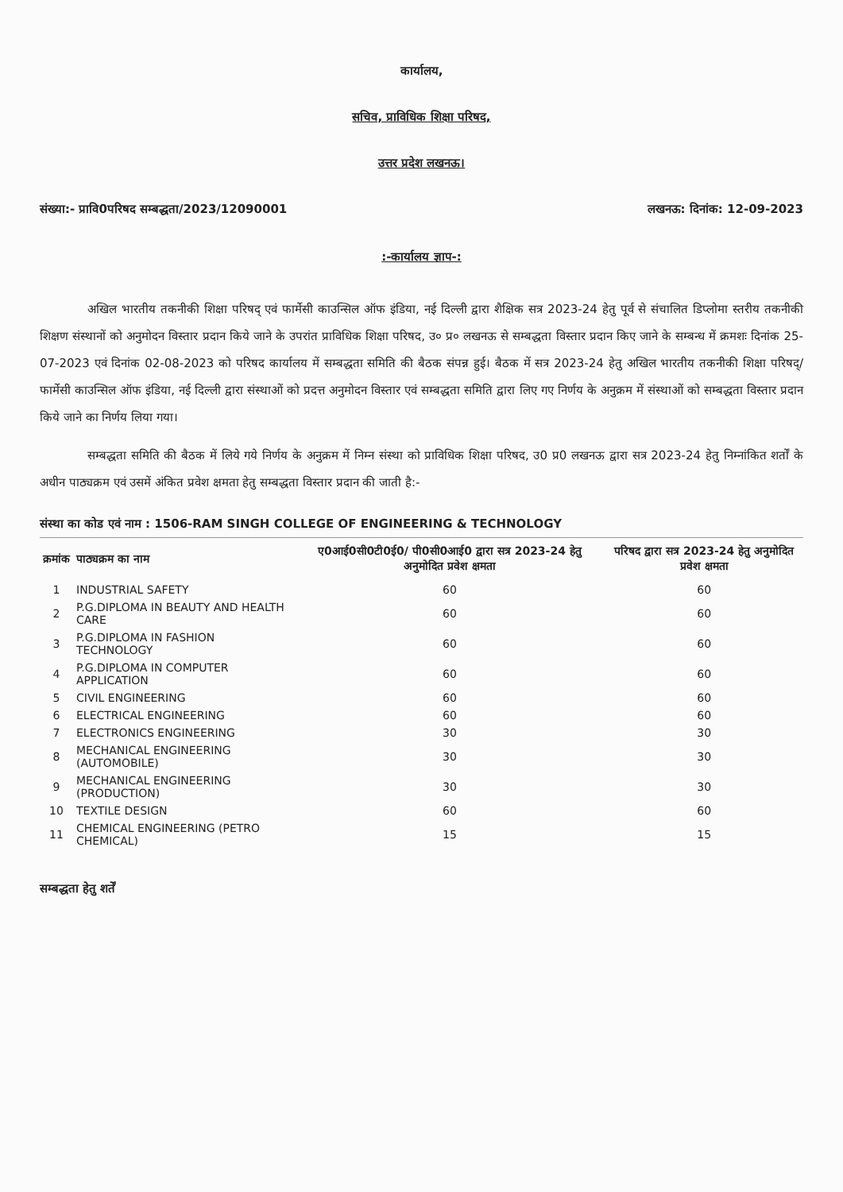कार्यालय,
सचिव, प्राविधिक शिक्षा परिषद,
उत्तर प्रदेश लखनऊ।
संख्या:- प्रावि0परिषद सम्बद्धता/2023/12090001 लखनऊ: दिनांक: 12-09-2023
:-कार्यालय ज्ञाप-:
अखिल भारतीय तकनीकी शिक्षा परिषद् एवं फार्मेसी काउन्सिल ऑफ इंडिया, नई दिल्ली द्वारा शैक्षिक सत्र 2023-24 हेतु पूर्व से संचालित डिप्लोमा स्तरीय तकनीकी शिक्षण संस्थानों को अनुमोदन विस्तार प्रदान किये जाने के उपरांत प्राविधिक शिक्षा परिषद, उ० प्र० लखनऊ से सम्बद्धता विस्तार प्रदान किए जाने के सम्बन्ध में क्रमशः दिनांक 25-07-2023 एवं दिनांक 02-08-2023 को परिषद कार्यालय में सम्बद्धता समिति की बैठक संपन्न हुई। बैठक में सत्र 2023-24 हेतु अखिल भारतीय तकनीकी शिक्षा परिषद्/फार्मेसी काउन्सिल ऑफ इंडिया, नई दिल्ली द्वारा संस्थाओं को प्रदत्त अनुमोदन विस्तार एवं सम्बद्धता समिति द्वारा लिए गए निर्णय के अनुक्रम में संस्थाओं को सम्बद्धता विस्तार प्रदान किये जाने का निर्णय लिया गया।
सम्बद्धता समिति की बैठक में लिये गये निर्णय के अनुक्रम में निम्न संस्था को प्राविधिक शिक्षा परिषद, उ0 प्र0 लखनऊ द्वारा सत्र 2023-24 हेतु निम्नांकित शर्तों के अधीन पाठ्यक्रम एवं उसमें अंकित प्रवेश क्षमता हेतु सम्बद्धता विस्तार प्रदान की जाती है:-
संस्था का कोड एवं नाम : 1506-RAM SINGH COLLEGE OF ENGINEERING & TECHNOLOGY
| क्रमांक | पाठ्यक्रम का नाम | ए0आई0सी0टी0ई0/ पी0सी0आई0 द्वारा सत्र 2023-24 हेतु अनुमोदित प्रवेश क्षमता | परिषद द्वारा सत्र 2023-24 हेतु अनुमोदित प्रवेश क्षमता |
| --- | --- | --- | --- |
| 1 | INDUSTRIAL SAFETY | 60 | 60 |
| 2 | P.G.DIPLOMA IN BEAUTY AND HEALTH CARE | 60 | 60 |
| 3 | P.G.DIPLOMA IN FASHION TECHNOLOGY | 60 | 60 |
| 4 | P.G.DIPLOMA IN COMPUTER APPLICATION | 60 | 60 |
| 5 | CIVIL ENGINEERING | 60 | 60 |
| 6 | ELECTRICAL ENGINEERING | 60 | 60 |
| 7 | ELECTRONICS ENGINEERING | 30 | 30 |
| 8 | MECHANICAL ENGINEERING (AUTOMOBILE) | 30 | 30 |
| 9 | MECHANICAL ENGINEERING (PRODUCTION) | 30 | 30 |
| 10 | TEXTILE DESIGN | 60 | 60 |
| 11 | CHEMICAL ENGINEERING (PETRO CHEMICAL) | 15 | 15 |
सम्बद्धता हेतु शर्तें